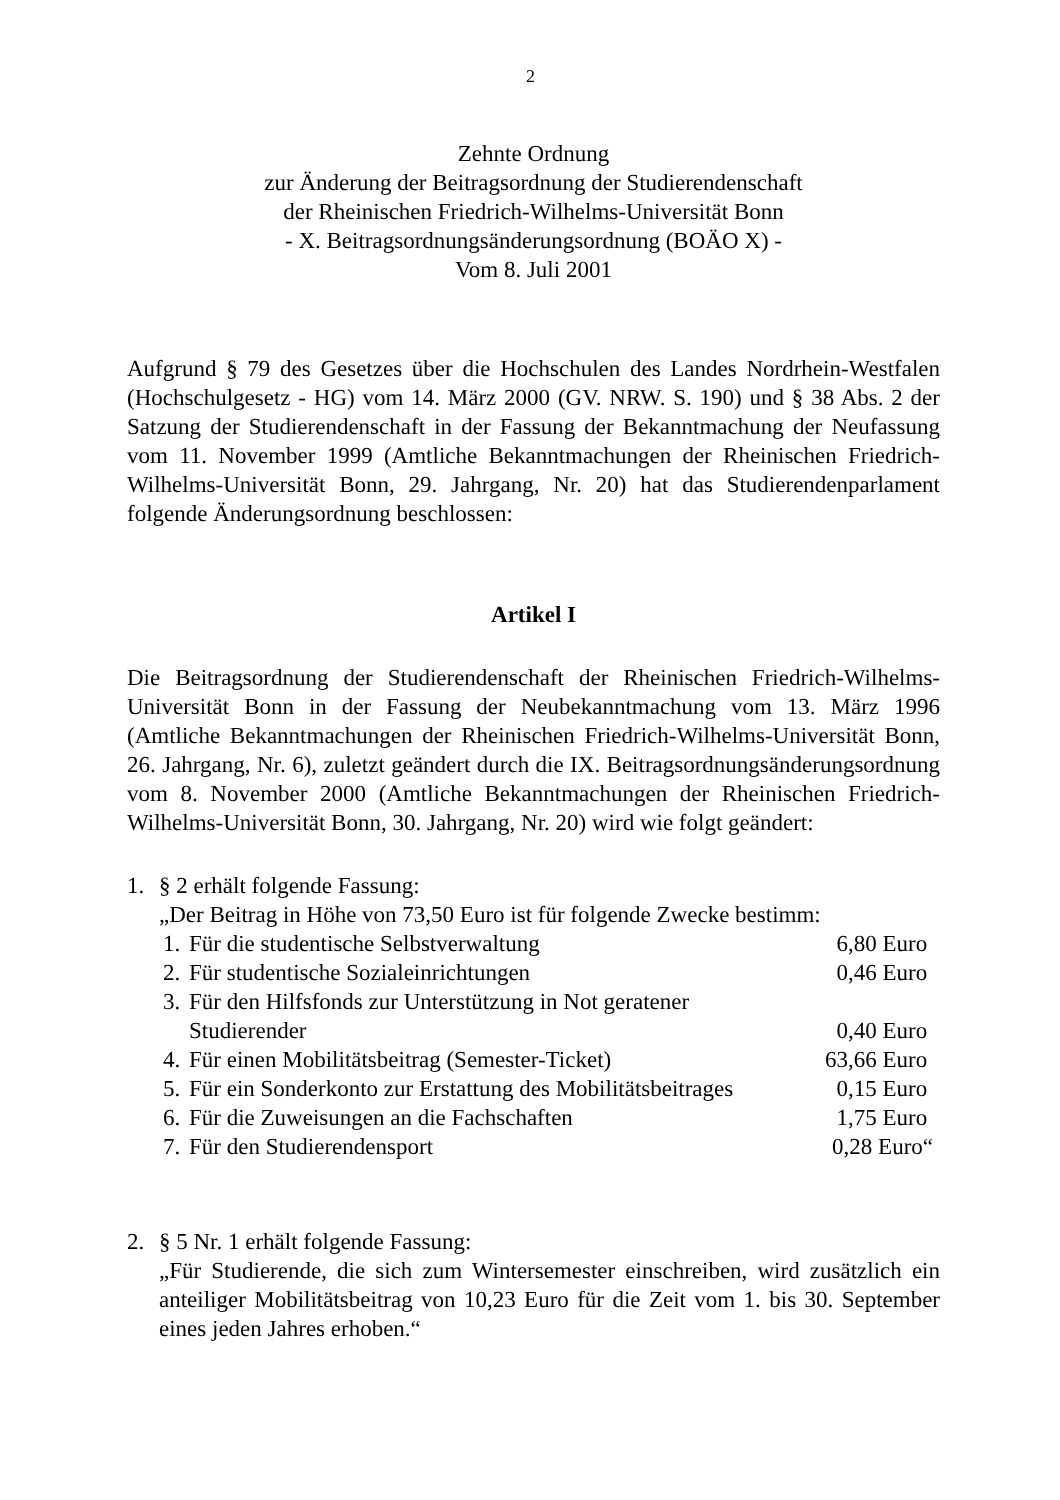2
Zehnte Ordnung
zur Änderung der Beitragsordnung der Studierendenschaft
der Rheinischen Friedrich-Wilhelms-Universität Bonn
- X. Beitragsordnungsänderungsordnung (BOÄO X) -
Vom 8. Juli 2001
Aufgrund § 79 des Gesetzes über die Hochschulen des Landes Nordrhein-Westfalen (Hochschulgesetz - HG) vom 14. März 2000 (GV. NRW. S. 190) und § 38 Abs. 2 der Satzung der Studierendenschaft in der Fassung der Bekanntmachung der Neufassung vom 11. November 1999 (Amtliche Bekanntmachungen der Rheinischen Friedrich-Wilhelms-Universität Bonn, 29. Jahrgang, Nr. 20) hat das Studierendenparlament folgende Änderungsordnung beschlossen:
Artikel I
Die Beitragsordnung der Studierendenschaft der Rheinischen Friedrich-Wilhelms-Universität Bonn in der Fassung der Neubekanntmachung vom 13. März 1996 (Amtliche Bekanntmachungen der Rheinischen Friedrich-Wilhelms-Universität Bonn, 26. Jahrgang, Nr. 6), zuletzt geändert durch die IX. Beitragsordnungsänderungsordnung vom 8. November 2000 (Amtliche Bekanntmachungen der Rheinischen Friedrich-Wilhelms-Universität Bonn, 30. Jahrgang, Nr. 20) wird wie folgt geändert:
1. § 2 erhält folgende Fassung:
„Der Beitrag in Höhe von 73,50 Euro ist für folgende Zwecke bestimm:
| 1. | Für die studentische Selbstverwaltung | 6,80 Euro |
| 2. | Für studentische Sozialeinrichtungen | 0,46 Euro |
| 3. | Für den Hilfsfonds zur Unterstützung in Not geratener Studierender | 0,40 Euro |
| 4. | Für einen Mobilitätsbeitrag (Semester-Ticket) | 63,66 Euro |
| 5. | Für ein Sonderkonto zur Erstattung des Mobilitätsbeitrages | 0,15 Euro |
| 6. | Für die Zuweisungen an die Fachschaften | 1,75 Euro |
| 7. | Für den Studierendensport | 0,28 Euro“ |
2. § 5 Nr. 1 erhält folgende Fassung:
„Für Studierende, die sich zum Wintersemester einschreiben, wird zusätzlich ein anteiliger Mobilitätsbeitrag von 10,23 Euro für die Zeit vom 1. bis 30. September eines jeden Jahres erhoben.“